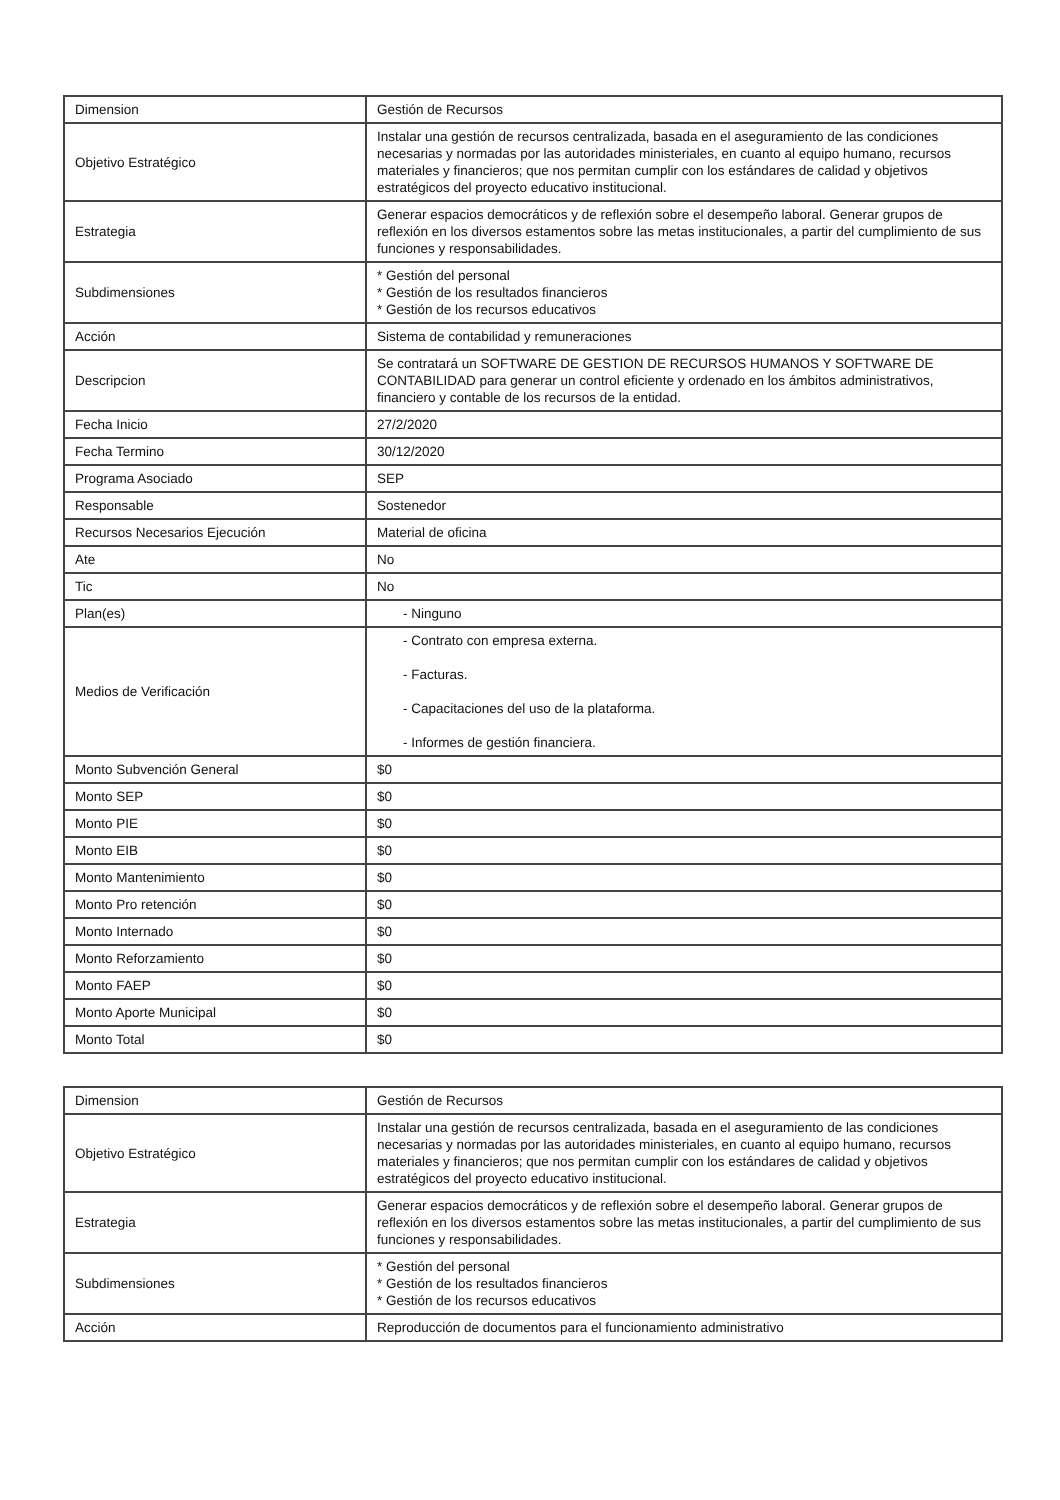| Dimension | Gestión de Recursos |
| Objetivo Estratégico | Instalar una gestión de recursos centralizada, basada en el aseguramiento de las condiciones necesarias y normadas por las autoridades ministeriales, en cuanto al equipo humano, recursos materiales y financieros; que nos permitan cumplir con los estándares de calidad y objetivos estratégicos del proyecto educativo institucional. |
| Estrategia | Generar espacios democráticos y de reflexión sobre el desempeño laboral. Generar grupos de reflexión en los diversos estamentos sobre las metas institucionales, a partir del cumplimiento de sus funciones y responsabilidades. |
| Subdimensiones | * Gestión del personal * Gestión de los resultados financieros * Gestión de los recursos educativos |
| Acción | Sistema de contabilidad y remuneraciones |
| Descripcion | Se contratará un SOFTWARE DE GESTION DE RECURSOS HUMANOS Y SOFTWARE DE CONTABILIDAD para generar un control eficiente y ordenado en los ámbitos administrativos, financiero y contable de los recursos de la entidad. |
| Fecha Inicio | 27/2/2020 |
| Fecha Termino | 30/12/2020 |
| Programa Asociado | SEP |
| Responsable | Sostenedor |
| Recursos Necesarios Ejecución | Material de oficina |
| Ate | No |
| Tic | No |
| Plan(es) | - Ninguno |
| Medios de Verificación | - Contrato con empresa externa. - Facturas. - Capacitaciones del uso de la plataforma. - Informes de gestión financiera. |
| Monto Subvención General | $0 |
| Monto SEP | $0 |
| Monto PIE | $0 |
| Monto EIB | $0 |
| Monto Mantenimiento | $0 |
| Monto Pro retención | $0 |
| Monto Internado | $0 |
| Monto Reforzamiento | $0 |
| Monto FAEP | $0 |
| Monto Aporte Municipal | $0 |
| Monto Total | $0 |
| Dimension | Gestión de Recursos |
| Objetivo Estratégico | Instalar una gestión de recursos centralizada, basada en el aseguramiento de las condiciones necesarias y normadas por las autoridades ministeriales, en cuanto al equipo humano, recursos materiales y financieros; que nos permitan cumplir con los estándares de calidad y objetivos estratégicos del proyecto educativo institucional. |
| Estrategia | Generar espacios democráticos y de reflexión sobre el desempeño laboral. Generar grupos de reflexión en los diversos estamentos sobre las metas institucionales, a partir del cumplimiento de sus funciones y responsabilidades. |
| Subdimensiones | * Gestión del personal * Gestión de los resultados financieros * Gestión de los recursos educativos |
| Acción | Reproducción de documentos para el funcionamiento administrativo |